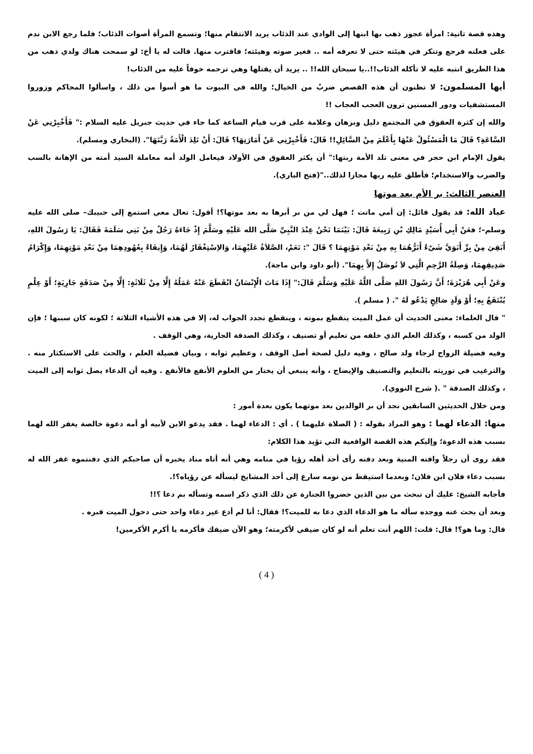وهذه قصة ثانية: امرأة عجوز ذهب بها ابنها إلى الوادي عند الذئاب يريد الانتقام منها؛ وتسمع المرأة أصوات الذئاب؛ فلما رجع الابن ندم على فعلته فرجع وتنكر في هيئته حتى لا تعرفه أمه .. فغير صوته وهيئته؛ فاقترب منها. قالت له يا أخ: لو سمحت هناك ولدي ذهب من هذا الطريق انتبه عليه لا تأكله الذئاب!!..يا سبحان الله!! .. يريد أن يقتلها وهي ترحمه خوفاً عليه من الذئاب!
أيها المسلمون: لا تظنون أن هذه القصص ضربٌ من الخيال؛ والله في البيوت ما هو أسوأ من ذلك ، واسألوا المحاكم وزوروا المستشفيات ودور المسنين ترون العجب العجاب !!
والله إن كثرة العقوق في المجتمع دليل وبرهان وعلامة على قرب قيام الساعة كما جاء في حديث جبريل عليه السلام :" فَأَخْبِرْنِي عَنْ السَّاعَةِ؟ قَالَ مَا الْمَسْئُولُ عَنْهَا بِأَعْلَمَ مِنْ السَّائِلِ!! قَالَ: فَأَخْبِرْنِي عَنْ أَمَارَتِهَا؟ قَالَ: أَنْ تَلِدَ الْأَمَةُ رَبَّتَهَا". (البخاري ومسلم).
يقول الإمام ابن حجر في معنى تلد الأمة ربتها:" أن يكثر العقوق في الأولاد فيعامل الولد أمه معاملة السيد أمته من الإهانة بالسب والضرب والاستخدام؛ فأطلق عليه ربها مجازا لذلك.."(فتح الباري).
العنصر الثالث: بر الأم بعد موتها
عباد الله: قد يقول قائل: إن أمي ماتت ؛ فهل لي من بر أبرها به بعد موتها؟! أقول: تعال معي استمع إلى حبيبك– صلى الله عليه وسلم–؛ فعَنْ أَبِي أُسَيْدٍ مَالِكِ بْنِ رَبِيعَةَ قَالَ: بَيْنَمَا نَحْنُ عِنْدَ النَّبِيِّ صَلَّى الله عَلَيْهِ وسَلَّمَ إِذْ جَاءَهُ رَجُلٌ مِنْ بَنِي سَلَمَةَ فَقَالَ: يَا رَسُولَ اللهِ، أَبَقِيَ مِنْ بِرِّ أَبَوَيَّ شَيْءٌ أَبَرُّهُمَا بِهِ مِنْ بَعْدِ مَوْتِهِمَا ؟ قَالَ ": نَعَمْ، الصَّلاَةُ عَلَيْهِمَا، وَالاِسْتِغْفَارُ لَهُمَا، وَإِيفَاءٌ بِعُهُودِهِمَا مِنْ بَعْدِ مَوْتِهِمَا، وَإِكْرَامُ صَدِيقِهِمَا، وَصِلَةُ الرَّحِمِ الَّتِي لاَ تُوصَلُ إِلاَّ بِهِمَا". (أبو داود وابن ماجة).
وعَنْ أَبِي هُرَيْرَةَ؛ أَنَّ رَسُولَ اللهِ صَلَّى اللَّهُ عَلَيْهِ وَسَلَّمَ قَالَ:" إِذَا مَاتَ الْإِنْسَانُ انْقَطَعَ عَنْهُ عَمَلُهُ إِلَّا مِنْ ثَلَاثَةٍ: إِلَّا مِنْ صَدَقَةٍ جَارِيَةٍ؛ أَوْ عِلْمٍ يُنْتَفَعُ بِهِ؛ أَوْ وَلَدٍ صَالِحٍ يَدْعُو لَهُ ". ( مسلم ).
" قال العلماء: معنى الحديث أن عمل الميت ينقطع بموته ، وينقطع تجدد الجواب له، إلا في هذه الأشياء الثلاثة ؛ لكونه كان سببها ؛ فإن الولد من كسبه ، وكذلك العلم الذي خلفه من تعليم أو تصنيف ، وكذلك الصدقة الجارية، وهي الوقف .
وفيه فضيلة الزواج لرجاء ولد صالح ، وفيه دليل لصحة أصل الوقف ، وعظيم ثوابه ، وبيان فضيلة العلم ، والحث على الاستكثار منه . والترغيب في توريثه بالتعليم والتصنيف والإيضاح ، وأنه ينبغي أن يختار من العلوم الأنفع فالأنفع . وفيه أن الدعاء يصل ثوابه إلى الميت ، وكذلك الصدقة " .( شرح النووي).
ومن خلال الحديثين السابقين نجد أن بر الوالدين بعد موتهما يكون بعدة أمور :
منها: الدعاء لهما : وهو المراد بقوله : ( الصلاة عليهما ) . أي : الدعاء لهما . فقد يدعو الابن لأبيه أو أمه دعوة خالصة يغفر الله لهما بسبب هذه الدعوة؛ وإليكم هذه القصة الواقعية التي تؤيد هذا الكلام:
فقد روى أن رجلاً وافته المنية وبعد دفنه رأى أحد أهله رؤيا في منامه وهي أنه أتاه مناد يخبره أن صاحبكم الذي دفنتموه غفر الله له بسبب دعاء فلان ابن فلان؛ وبعدما استيقظ من نومه سارع إلى أحد المشايخ ليسأله عن رؤياه؟!.
فأجابه الشيخ: عليك أن تبحث من بين الذين حضروا الجنازة عن ذلك الذي ذكر اسمه وتسأله بم دعا ؟!!
وبعد أن بحث عنه ووجده سأله ما هو الدعاء الذي دعا به للميت؟! فقال: أنا لم أدع غير دعاء واحد حتى دخول الميت قبره .
قال: وما هو؟! قال: قلت: اللهم أنت تعلم أنه لو كان ضيفي لأكرمته؛ وهو الآن ضيفك فأكرمه يا أكرم الأكرمين!
( 4 )